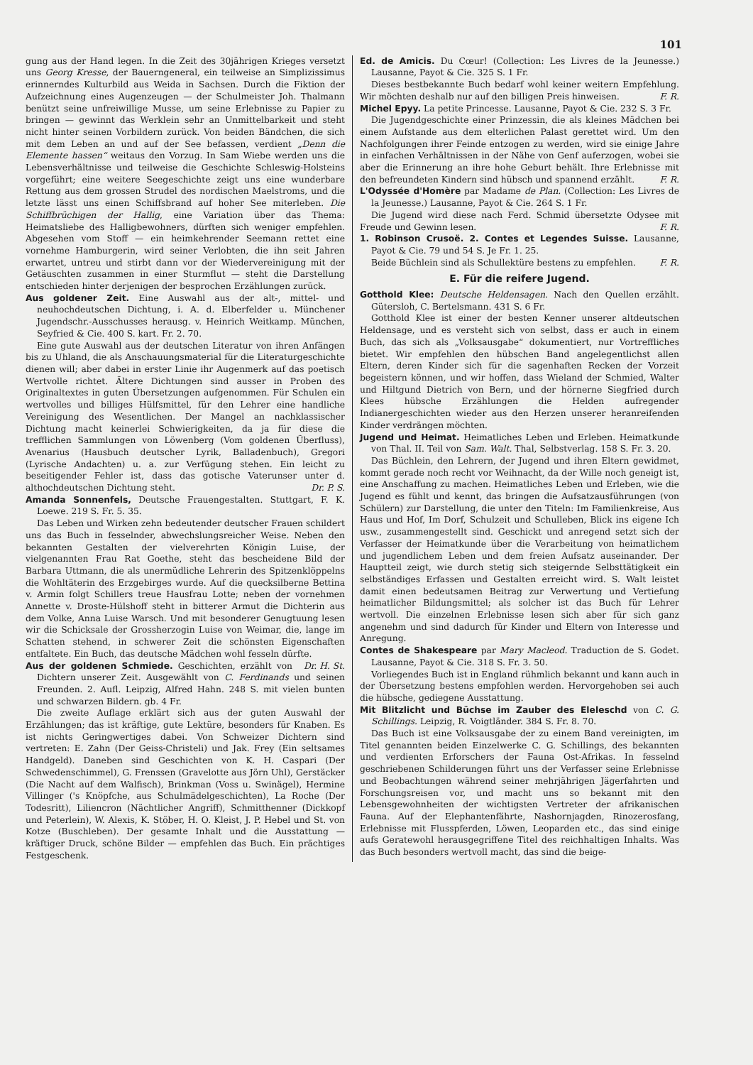101
gung aus der Hand legen. In die Zeit des 30jährigen Krieges versetzt uns Georg Kresse, der Bauerngeneral, ein teilweise an Simplizissimus erinnerndes Kulturbild aus Weida in Sachsen. Durch die Fiktion der Aufzeichnung eines Augenzeugen — der Schulmeister Joh. Thalmann benützt seine unfreiwillige Musse, um seine Erlebnisse zu Papier zu bringen — gewinnt das Werklein sehr an Unmittelbarkeit und steht nicht hinter seinen Vorbildern zurück. Von beiden Bändchen, die sich mit dem Leben an und auf der See befassen, verdient „Denn die Elemente hassen“ weitaus den Vorzug. In Sam Wiebe werden uns die Lebensverhältnisse und teilweise die Geschichte Schleswig-Holsteins vorgeführt; eine weitere Seegeschichte zeigt uns eine wunderbare Rettung aus dem grossen Strudel des nordischen Maelstroms, und die letzte lässt uns einen Schiffsbrand auf hoher See miterleben. Die Schiffbrüchigen der Hallig, eine Variation über das Thema: Heimatsliebe des Halligbewohners, dürften sich weniger empfehlen. Abgesehen vom Stoff — ein heimkehrender Seemann rettet eine vornehme Hamburgerin, wird seiner Verlobten, die ihn seit Jahren erwartet, untreu und stirbt dann vor der Wiedervereinigung mit der Getäuschten zusammen in einer Sturmflut — steht die Darstellung entschieden hinter derjenigen der besprochen Erzählungen zurück.
Aus goldener Zeit. Eine Auswahl aus der alt-, mittel- und neuhochdeutschen Dichtung, i. A. d. Elberfelder u. Münchener Jugendschr.-Ausschusses herausg. v. Heinrich Weitkamp. München, Seyfried & Cie. 400 S. kart. Fr. 2. 70.
Eine gute Auswahl aus der deutschen Literatur von ihren Anfängen bis zu Uhland, die als Anschauungsmaterial für die Literaturgeschichte dienen will; aber dabei in erster Linie ihr Augenmerk auf das poetisch Wertvolle richtet. Ältere Dichtungen sind ausser in Proben des Originaltextes in guten Übersetzungen aufgenommen. Für Schulen ein wertvolles und billiges Hülfsmittel, für den Lehrer eine handliche Vereinigung des Wesentlichen. Der Mangel an nachklassischer Dichtung macht keinerlei Schwierigkeiten, da ja für diese die trefflichen Sammlungen von Löwenberg (Vom goldenen Überfluss), Avenarius (Hausbuch deutscher Lyrik, Balladenbuch), Gregori (Lyrische Andachten) u. a. zur Verfügung stehen. Ein leicht zu beseitigender Fehler ist, dass das gotische Vaterunser unter d. althochdeutschen Dichtung steht. Dr. P. S.
Amanda Sonnenfels, Deutsche Frauengestalten. Stuttgart, F. K. Loewe. 219 S. Fr. 5. 35.
Das Leben und Wirken zehn bedeutender deutscher Frauen schildert uns das Buch in fesselnder, abwechslungsreicher Weise. Neben den bekannten Gestalten der vielverehrten Königin Luise, der vielgenannten Frau Rat Goethe, steht das bescheidene Bild der Barbara Uttmann, die als unermüdliche Lehrerin des Spitzenklöppelns die Wohltäterin des Erzgebirges wurde. Auf die quecksilberne Bettina v. Armin folgt Schillers treue Hausfrau Lotte; neben der vornehmen Annette v. Droste-Hülshoff steht in bitterer Armut die Dichterin aus dem Volke, Anna Luise Warsch. Und mit besonderer Genugtuung lesen wir die Schicksale der Grossherzogin Luise von Weimar, die, lange im Schatten stehend, in schwerer Zeit die schönsten Eigenschaften entfaltete. Ein Buch, das deutsche Mädchen wohl fesseln dürfte. Dr. H. St.
Aus der goldenen Schmiede. Geschichten, erzählt von Dichtern unserer Zeit. Ausgewählt von C. Ferdinands und seinen Freunden. 2. Aufl. Leipzig, Alfred Hahn. 248 S. mit vielen bunten und schwarzen Bildern. gb. 4 Fr.
Die zweite Auflage erklärt sich aus der guten Auswahl der Erzählungen; das ist kräftige, gute Lektüre, besonders für Knaben. Es ist nichts Geringwertiges dabei. Von Schweizer Dichtern sind vertreten: E. Zahn (Der Geiss-Christeli) und Jak. Frey (Ein seltsames Handgeld). Daneben sind Geschichten von K. H. Caspari (Der Schwedenschimmel), G. Frenssen (Gravelotte aus Jörn Uhl), Gerstäcker (Die Nacht auf dem Walfisch), Brinkman (Voss u. Swinägel), Hermine Villinger ('s Knöpfche, aus Schulmädelgeschichten), La Roche (Der Todesritt), Liliencron (Nächtlicher Angriff), Schmitthenner (Dickkopf und Peterlein), W. Alexis, K. Stöber, H. O. Kleist, J. P. Hebel und St. von Kotze (Buschleben). Der gesamte Inhalt und die Ausstattung — kräftiger Druck, schöne Bilder — empfehlen das Buch. Ein prächtiges Festgeschenk.
Ed. de Amicis. Du Cœur! (Collection: Les Livres de la Jeunesse.) Lausanne, Payot & Cie. 325 S. 1 Fr.
Dieses bestbekannte Buch bedarf wohl keiner weitern Empfehlung. Wir möchten deshalb nur auf den billigen Preis hinweisen. F. R.
Michel Epyy. La petite Princesse. Lausanne, Payot & Cie. 232 S. 3 Fr.
Die Jugendgeschichte einer Prinzessin, die als kleines Mädchen bei einem Aufstande aus dem elterlichen Palast gerettet wird. Um den Nachfolgungen ihrer Feinde entzogen zu werden, wird sie einige Jahre in einfachen Verhältnissen in der Nähe von Genf auferzogen, wobei sie aber die Erinnerung an ihre hohe Geburt behält. Ihre Erlebnisse mit den befreundeten Kindern sind hübsch und spannend erzählt. F. R.
L'Odyssée d'Homère par Madame de Plan. (Collection: Les Livres de la Jeunesse.) Lausanne, Payot & Cie. 264 S. 1 Fr.
Die Jugend wird diese nach Ferd. Schmid übersetzte Odysee mit Freude und Gewinn lesen. F. R.
1. Robinson Crusoë. 2. Contes et Legendes Suisse. Lausanne, Payot & Cie. 79 und 54 S. Je Fr. 1. 25.
Beide Büchlein sind als Schullektüre bestens zu empfehlen. F. R.
E. Für die reifere Jugend.
Gotthold Klee: Deutsche Heldensagen. Nach den Quellen erzählt. Gütersloh, C. Bertelsmann. 431 S. 6 Fr.
Gotthold Klee ist einer der besten Kenner unserer altdeutschen Heldensage, und es versteht sich von selbst, dass er auch in einem Buch, das sich als „Volksausgabe“ dokumentiert, nur Vortreffliches bietet. Wir empfehlen den hübschen Band angelegentlichst allen Eltern, deren Kinder sich für die sagenhaften Recken der Vorzeit begeistern können, und wir hoffen, dass Wieland der Schmied, Walter und Hiltgund Dietrich von Bern, und der hörnerne Siegfried durch Klees hübsche Erzählungen die Helden aufregender Indianergeschichten wieder aus den Herzen unserer heranreifenden Kinder verdrängen möchten.
Jugend und Heimat. Heimatliches Leben und Erleben. Heimatkunde von Thal. II. Teil von Sam. Walt. Thal, Selbstverlag. 158 S. Fr. 3. 20.
Das Büchlein, den Lehrern, der Jugend und ihren Eltern gewidmet, kommt gerade noch recht vor Weihnacht, da der Wille noch geneigt ist, eine Anschaffung zu machen. Heimatliches Leben und Erleben, wie die Jugend es fühlt und kennt, das bringen die Aufsatzausführungen (von Schülern) zur Darstellung, die unter den Titeln: Im Familienkreise, Aus Haus und Hof, Im Dorf, Schulzeit und Schulleben, Blick ins eigene Ich usw., zusammengestellt sind. Geschickt und anregend setzt sich der Verfasser der Heimatkunde über die Verarbeitung von heimatlichem und jugendlichem Leben und dem freien Aufsatz auseinander. Der Hauptteil zeigt, wie durch stetig sich steigernde Selbsttätigkeit ein selbständiges Erfassen und Gestalten erreicht wird. S. Walt leistet damit einen bedeutsamen Beitrag zur Verwertung und Vertiefung heimatlicher Bildungsmittel; als solcher ist das Buch für Lehrer wertvoll. Die einzelnen Erlebnisse lesen sich aber für sich ganz angenehm und sind dadurch für Kinder und Eltern von Interesse und Anregung.
Contes de Shakespeare par Mary Macleod. Traduction de S. Godet. Lausanne, Payot & Cie. 318 S. Fr. 3. 50.
Vorliegendes Buch ist in England rühmlich bekannt und kann auch in der Übersetzung bestens empfohlen werden. Hervorgehoben sei auch die hübsche, gediegene Ausstattung.
Mit Blitzlicht und Büchse im Zauber des Eleleschd von C. G. Schillings. Leipzig, R. Voigtländer. 384 S. Fr. 8. 70.
Das Buch ist eine Volksausgabe der zu einem Band vereinigten, im Titel genannten beiden Einzelwerke C. G. Schillings, des bekannten und verdienten Erforschers der Fauna Ost-Afrikas. In fesselnd geschriebenen Schilderungen führt uns der Verfasser seine Erlebnisse und Beobachtungen während seiner mehrjährigen Jägerfahrten und Forschungsreisen vor, und macht uns so bekannt mit den Lebensgewohnheiten der wichtigsten Vertreter der afrikanischen Fauna. Auf der Elephantenfährte, Nashornjagden, Rinozerosfang, Erlebnisse mit Flusspferden, Löwen, Leoparden etc., das sind einige aufs Geratewohl herausgegriffene Titel des reichhaltigen Inhalts. Was das Buch besonders wertvoll macht, das sind die beige-